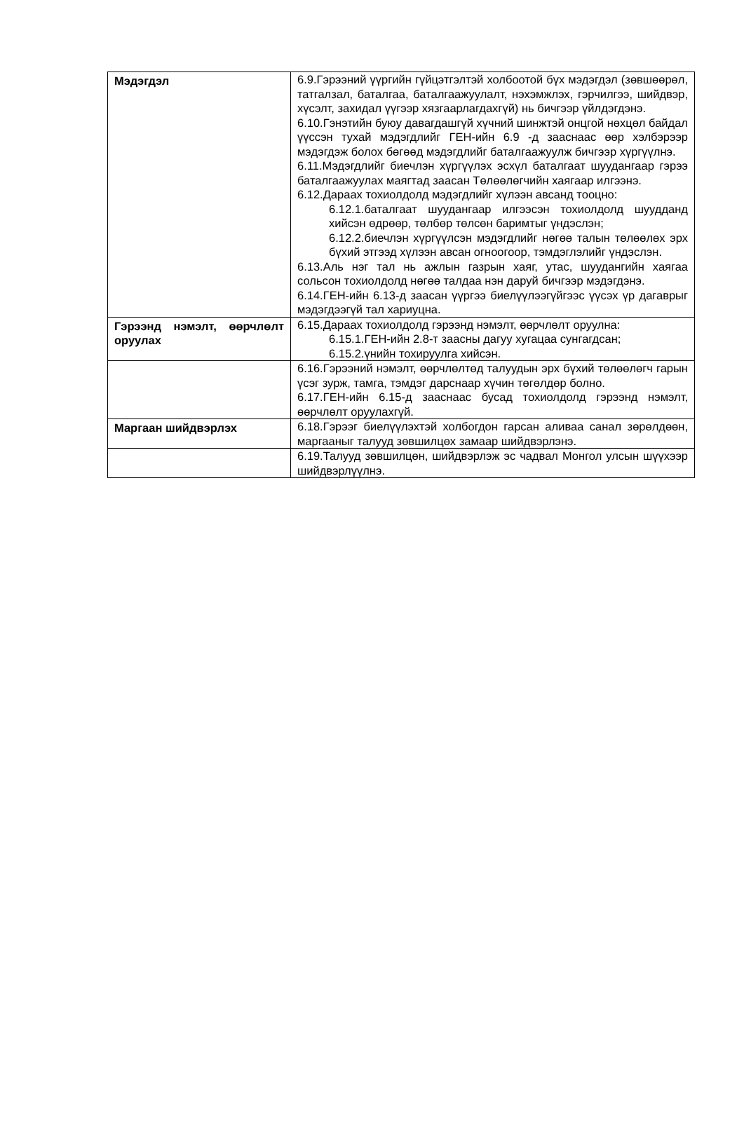| Мэдэгдэл | 6.9.Гэрээний үүргийн гүйцэтгэлтэй холбоотой бүх мэдэгдэл (зөвшөөрөл, татгалзал, баталгаа, баталгаажуулалт, нэхэмжлэх, гэрчилгээ, шийдвэр, хүсэлт, захидал үүгээр хязгаарлагдахгүй) нь бичгээр үйлдэгдэнэ. 6.10.Гэнэтийн буюу давагдашгүй хүчний шинжтэй онцгой нөхцөл байдал үүссэн тухай мэдэгдлийг ГЕН-ийн 6.9 -д зааснаас өөр хэлбэрээр мэдэгдэж болох бөгөөд мэдэгдлийг баталгаажуулж бичгээр хүргүүлнэ. 6.11.Мэдэгдлийг биечлэн хүргүүлэх эсхүл баталгаат шуудангаар гэрээ баталгаажуулах маягтад заасан Төлөөлөгчийн хаягаар илгээнэ. 6.12.Дараах тохиолдолд мэдэгдлийг хүлээн авсанд тооцно: 6.12.1.баталгаат шуудангаар илгээсэн тохиолдолд шуудданд хийсэн өдрөөр, төлбөр төлсөн баримтыг үндэслэн; 6.12.2.биечлэн хүргүүлсэн мэдэгдлийг нөгөө талын төлөөлөх эрх бүхий этгээд хүлээн авсан огноогоор, тэмдэглэлийг үндэслэн. 6.13.Аль нэг тал нь ажлын газрын хаяг, утас, шуудангийн хаягаа сольсон тохиолдолд нөгөө талдаа нэн даруй бичгээр мэдэгдэнэ. 6.14.ГЕН-ийн 6.13-д заасан үүргээ биелүүлээгүйгээс үүсэх үр дагаврыг мэдэгдээгүй тал хариуцна. |
| Гэрээнд нэмэлт, өөрчлөлт оруулах | 6.15.Дараах тохиолдолд гэрээнд нэмэлт, өөрчлөлт оруулна: 6.15.1.ГЕН-ийн 2.8-т заасны дагуу хугацаа сунгагдсан; 6.15.2.үнийн тохируулга хийсэн. |
| | 6.16.Гэрээний нэмэлт, өөрчлөлтөд талуудын эрх бүхий төлөөлөгч гарын үсэг зурж, тамга, тэмдэг дарснаар хүчин төгөлдөр болно. 6.17.ГЕН-ийн 6.15-д зааснаас бусад тохиолдолд гэрээнд нэмэлт, өөрчлөлт оруулахгүй. |
| Маргаан шийдвэрлэх | 6.18.Гэрээг биелүүлэхтэй холбогдон гарсан аливаа санал зөрөлдөөн, маргааныг талууд зөвшилцөх замаар шийдвэрлэнэ. |
| | 6.19.Талууд зөвшилцөн, шийдвэрлэж эс чадвал Монгол улсын шүүхээр шийдвэрлүүлнэ. |